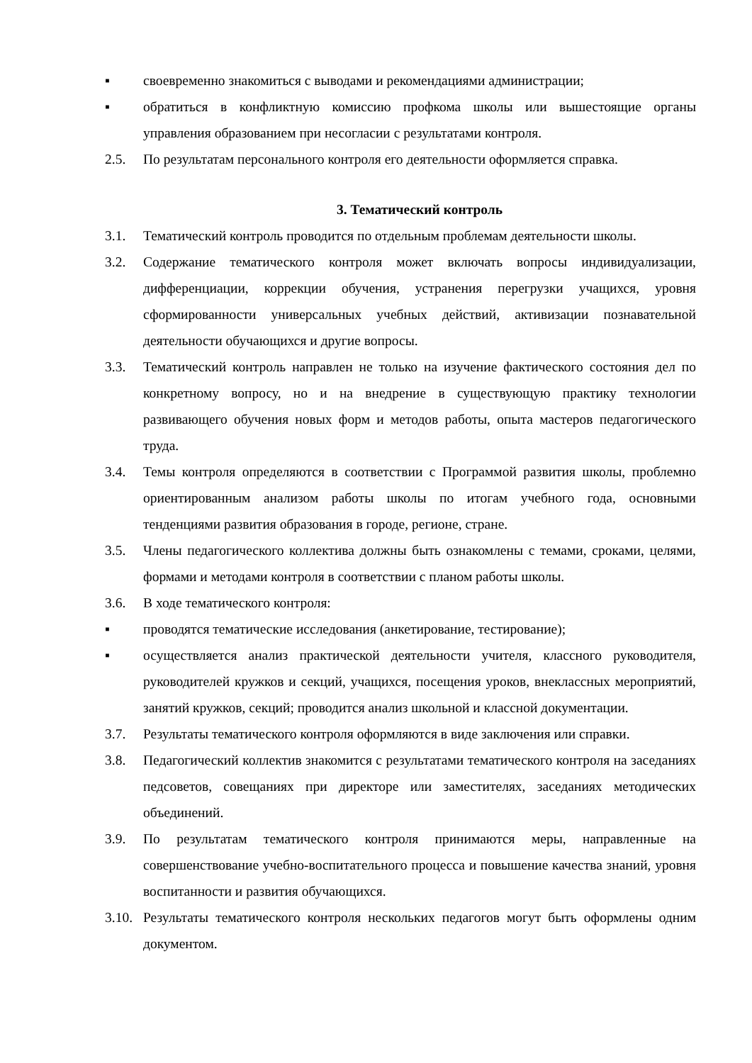▪ своевременно знакомиться с выводами и рекомендациями администрации;
▪ обратиться в конфликтную комиссию профкома школы или вышестоящие органы управления образованием при несогласии с результатами контроля.
2.5. По результатам персонального контроля его деятельности оформляется справка.
3. Тематический контроль
3.1. Тематический контроль проводится по отдельным проблемам деятельности школы.
3.2. Содержание тематического контроля может включать вопросы индивидуализации, дифференциации, коррекции обучения, устранения перегрузки учащихся, уровня сформированности универсальных учебных действий, активизации познавательной деятельности обучающихся и другие вопросы.
3.3. Тематический контроль направлен не только на изучение фактического состояния дел по конкретному вопросу, но и на внедрение в существующую практику технологии развивающего обучения новых форм и методов работы, опыта мастеров педагогического труда.
3.4. Темы контроля определяются в соответствии с Программой развития школы, проблемно ориентированным анализом работы школы по итогам учебного года, основными тенденциями развития образования в городе, регионе, стране.
3.5. Члены педагогического коллектива должны быть ознакомлены с темами, сроками, целями, формами и методами контроля в соответствии с планом работы школы.
3.6. В ходе тематического контроля:
▪ проводятся тематические исследования (анкетирование, тестирование);
▪ осуществляется анализ практической деятельности учителя, классного руководителя, руководителей кружков и секций, учащихся, посещения уроков, внеклассных мероприятий, занятий кружков, секций; проводится анализ школьной и классной документации.
3.7. Результаты тематического контроля оформляются в виде заключения или справки.
3.8. Педагогический коллектив знакомится с результатами тематического контроля на заседаниях педсоветов, совещаниях при директоре или заместителях, заседаниях методических объединений.
3.9. По результатам тематического контроля принимаются меры, направленные на совершенствование учебно-воспитательного процесса и повышение качества знаний, уровня воспитанности и развития обучающихся.
3.10.
Результаты тематического контроля нескольких педагогов могут быть оформлены одним документом.